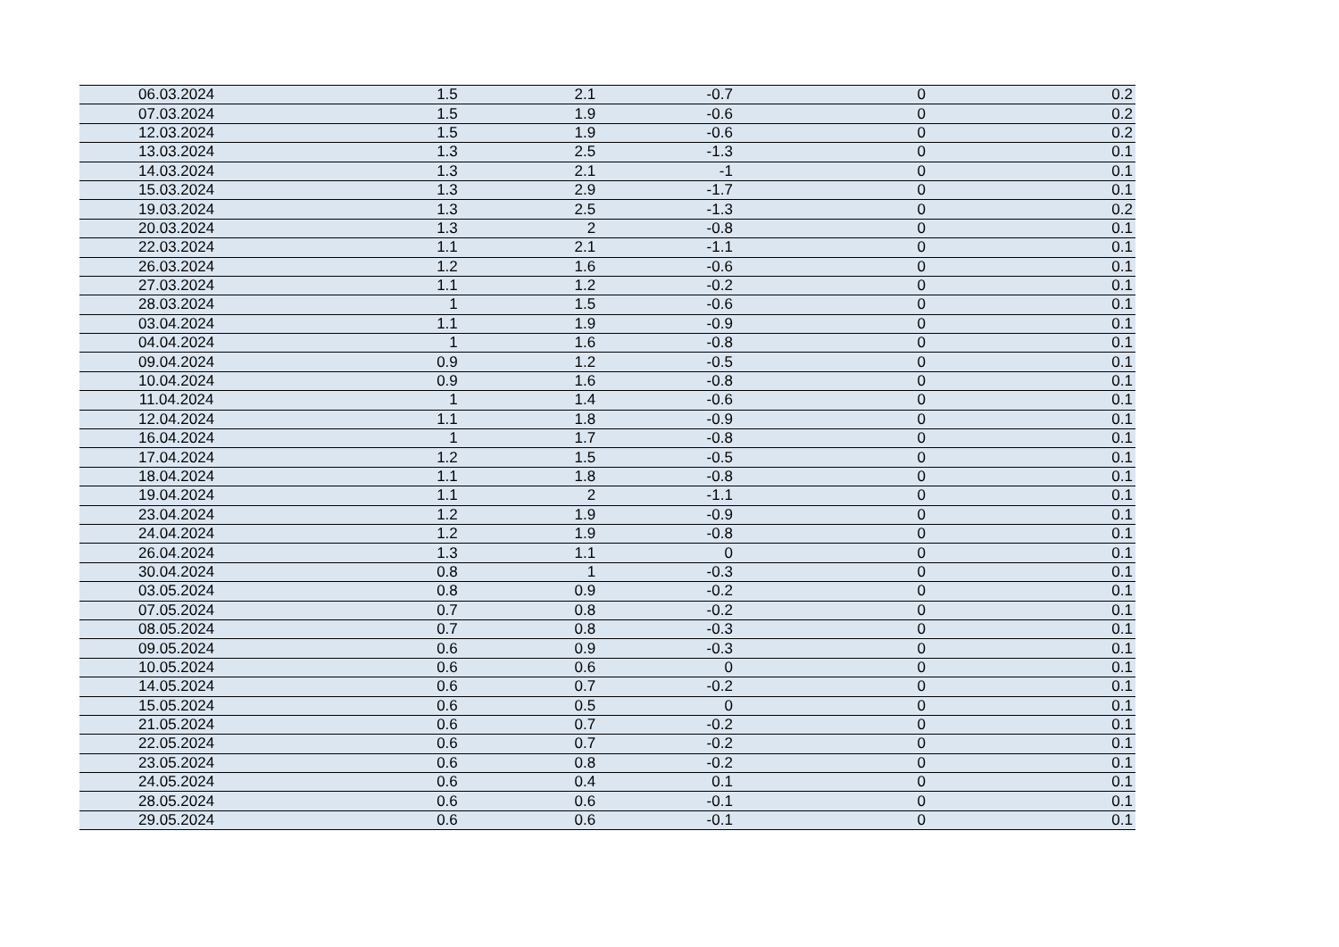| 06.03.2024 | 1.5 | 2.1 | -0.7 | 0 | 0.2 |
| 07.03.2024 | 1.5 | 1.9 | -0.6 | 0 | 0.2 |
| 12.03.2024 | 1.5 | 1.9 | -0.6 | 0 | 0.2 |
| 13.03.2024 | 1.3 | 2.5 | -1.3 | 0 | 0.1 |
| 14.03.2024 | 1.3 | 2.1 | -1 | 0 | 0.1 |
| 15.03.2024 | 1.3 | 2.9 | -1.7 | 0 | 0.1 |
| 19.03.2024 | 1.3 | 2.5 | -1.3 | 0 | 0.2 |
| 20.03.2024 | 1.3 | 2 | -0.8 | 0 | 0.1 |
| 22.03.2024 | 1.1 | 2.1 | -1.1 | 0 | 0.1 |
| 26.03.2024 | 1.2 | 1.6 | -0.6 | 0 | 0.1 |
| 27.03.2024 | 1.1 | 1.2 | -0.2 | 0 | 0.1 |
| 28.03.2024 | 1 | 1.5 | -0.6 | 0 | 0.1 |
| 03.04.2024 | 1.1 | 1.9 | -0.9 | 0 | 0.1 |
| 04.04.2024 | 1 | 1.6 | -0.8 | 0 | 0.1 |
| 09.04.2024 | 0.9 | 1.2 | -0.5 | 0 | 0.1 |
| 10.04.2024 | 0.9 | 1.6 | -0.8 | 0 | 0.1 |
| 11.04.2024 | 1 | 1.4 | -0.6 | 0 | 0.1 |
| 12.04.2024 | 1.1 | 1.8 | -0.9 | 0 | 0.1 |
| 16.04.2024 | 1 | 1.7 | -0.8 | 0 | 0.1 |
| 17.04.2024 | 1.2 | 1.5 | -0.5 | 0 | 0.1 |
| 18.04.2024 | 1.1 | 1.8 | -0.8 | 0 | 0.1 |
| 19.04.2024 | 1.1 | 2 | -1.1 | 0 | 0.1 |
| 23.04.2024 | 1.2 | 1.9 | -0.9 | 0 | 0.1 |
| 24.04.2024 | 1.2 | 1.9 | -0.8 | 0 | 0.1 |
| 26.04.2024 | 1.3 | 1.1 | 0 | 0 | 0.1 |
| 30.04.2024 | 0.8 | 1 | -0.3 | 0 | 0.1 |
| 03.05.2024 | 0.8 | 0.9 | -0.2 | 0 | 0.1 |
| 07.05.2024 | 0.7 | 0.8 | -0.2 | 0 | 0.1 |
| 08.05.2024 | 0.7 | 0.8 | -0.3 | 0 | 0.1 |
| 09.05.2024 | 0.6 | 0.9 | -0.3 | 0 | 0.1 |
| 10.05.2024 | 0.6 | 0.6 | 0 | 0 | 0.1 |
| 14.05.2024 | 0.6 | 0.7 | -0.2 | 0 | 0.1 |
| 15.05.2024 | 0.6 | 0.5 | 0 | 0 | 0.1 |
| 21.05.2024 | 0.6 | 0.7 | -0.2 | 0 | 0.1 |
| 22.05.2024 | 0.6 | 0.7 | -0.2 | 0 | 0.1 |
| 23.05.2024 | 0.6 | 0.8 | -0.2 | 0 | 0.1 |
| 24.05.2024 | 0.6 | 0.4 | 0.1 | 0 | 0.1 |
| 28.05.2024 | 0.6 | 0.6 | -0.1 | 0 | 0.1 |
| 29.05.2024 | 0.6 | 0.6 | -0.1 | 0 | 0.1 |